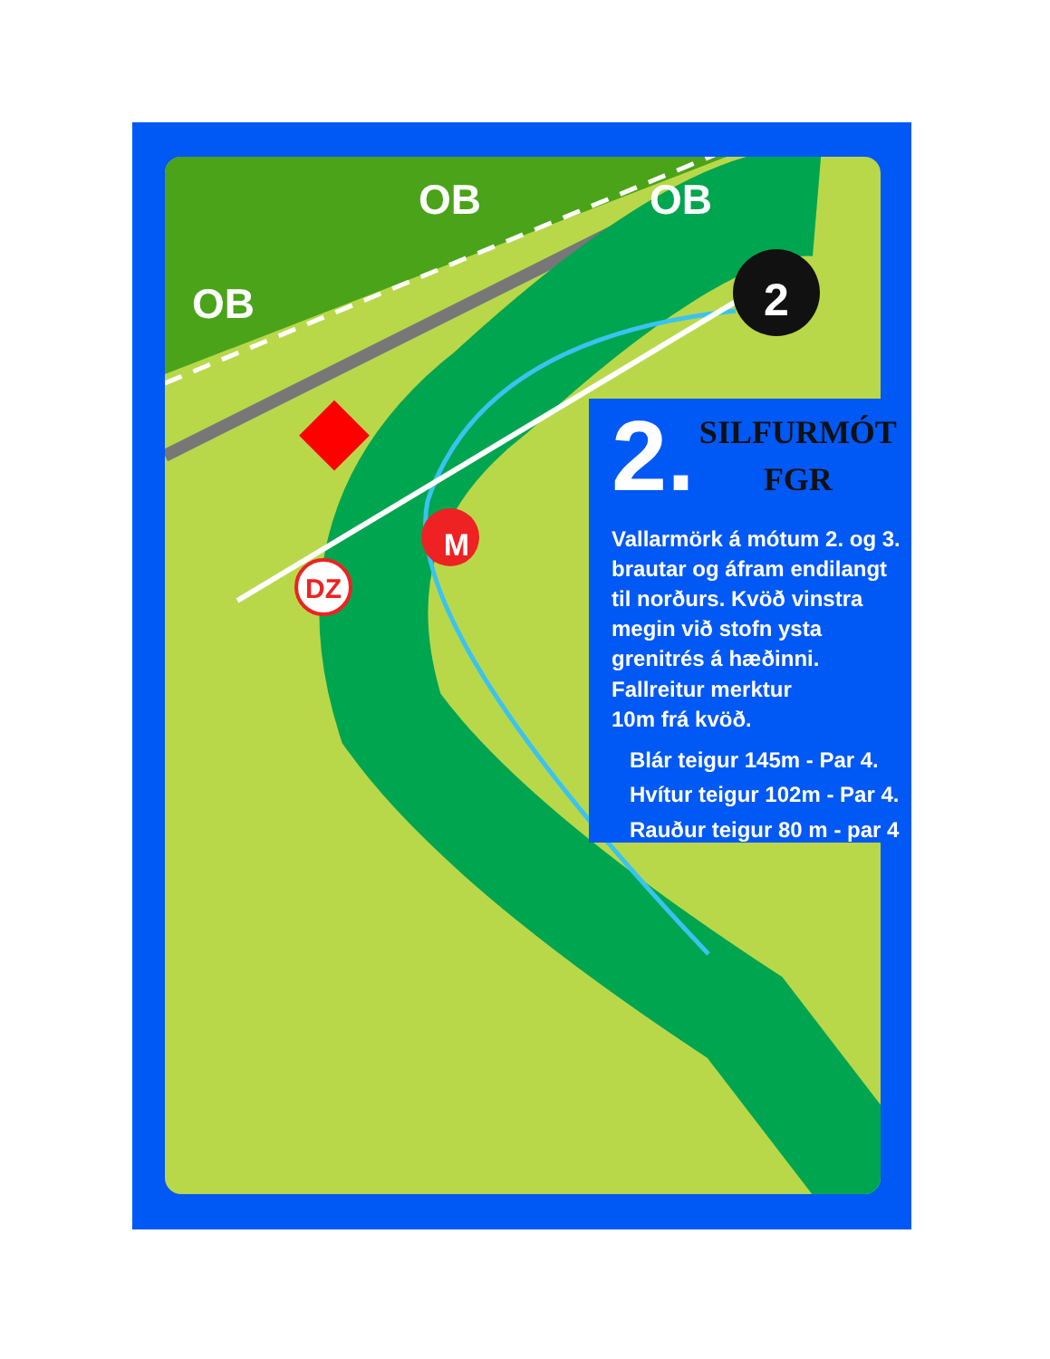2
DZ
M
OB OB
OB
2.
SILFURMÓT
FGR
Vallarmörk á mótum 2. og 3. brautar og áfram endilangt til norðurs. Kvöð vinstra megin við stofn ysta grenitrés á hæðinni.
Fallreitur merktur
10m frá kvöð.
Blár teigur 145m - Par 4.
Hvítur teigur 102m - Par 4.
Rauður teigur 80 m - par 4